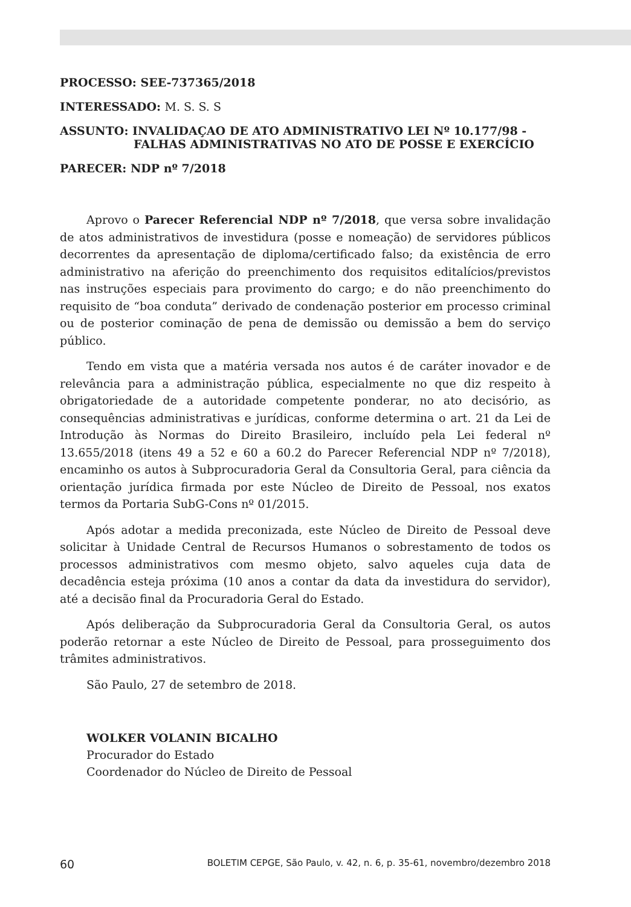PROCESSO: SEE-737365/2018
INTERESSADO: M. S. S. S
ASSUNTO: INVALIDAÇAO DE ATO ADMINISTRATIVO LEI Nº 10.177/98 -
FALHAS ADMINISTRATIVAS NO ATO DE POSSE E EXERCÍCIO
PARECER: NDP nº 7/2018
Aprovo o Parecer Referencial NDP nº 7/2018, que versa sobre invalidação de atos administrativos de investidura (posse e nomeação) de servidores públicos decorrentes da apresentação de diploma/certificado falso; da existência de erro administrativo na aferição do preenchimento dos requisitos editalícios/previstos nas instruções especiais para provimento do cargo; e do não preenchimento do requisito de “boa conduta” derivado de condenação posterior em processo criminal ou de posterior cominação de pena de demissão ou demissão a bem do serviço público.
Tendo em vista que a matéria versada nos autos é de caráter inovador e de relevância para a administração pública, especialmente no que diz respeito à obrigatoriedade de a autoridade competente ponderar, no ato decisório, as consequências administrativas e jurídicas, conforme determina o art. 21 da Lei de Introdução às Normas do Direito Brasileiro, incluído pela Lei federal nº 13.655/2018 (itens 49 a 52 e 60 a 60.2 do Parecer Referencial NDP nº 7/2018), encaminho os autos à Subprocuradoria Geral da Consultoria Geral, para ciência da orientação jurídica firmada por este Núcleo de Direito de Pessoal, nos exatos termos da Portaria SubG-Cons nº 01/2015.
Após adotar a medida preconizada, este Núcleo de Direito de Pessoal deve solicitar à Unidade Central de Recursos Humanos o sobrestamento de todos os processos administrativos com mesmo objeto, salvo aqueles cuja data de decadência esteja próxima (10 anos a contar da data da investidura do servidor), até a decisão final da Procuradoria Geral do Estado.
Após deliberação da Subprocuradoria Geral da Consultoria Geral, os autos poderão retornar a este Núcleo de Direito de Pessoal, para prosseguimento dos trâmites administrativos.
São Paulo, 27 de setembro de 2018.
WOLKER VOLANIN BICALHO
Procurador do Estado
Coordenador do Núcleo de Direito de Pessoal
60 BOLETIM CEPGE, São Paulo, v. 42, n. 6, p. 35-61, novembro/dezembro 2018